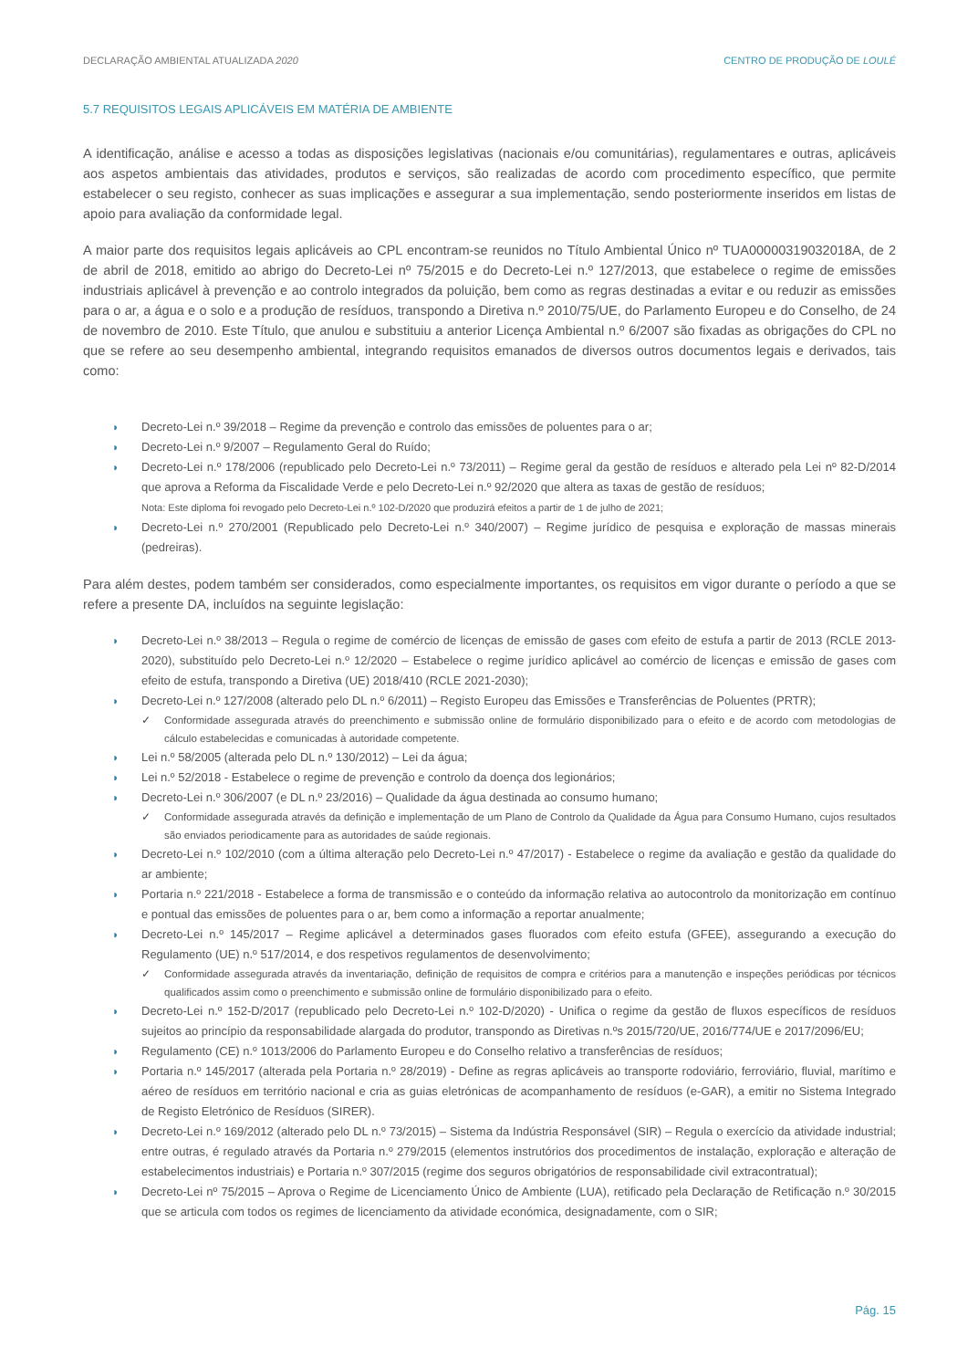DECLARAÇÃO AMBIENTAL ATUALIZADA 2020 CENTRO DE PRODUÇÃO DE LOULÉ
5.7 REQUISITOS LEGAIS APLICÁVEIS EM MATÉRIA DE AMBIENTE
A identificação, análise e acesso a todas as disposições legislativas (nacionais e/ou comunitárias), regulamentares e outras, aplicáveis aos aspetos ambientais das atividades, produtos e serviços, são realizadas de acordo com procedimento específico, que permite estabelecer o seu registo, conhecer as suas implicações e assegurar a sua implementação, sendo posteriormente inseridos em listas de apoio para avaliação da conformidade legal.
A maior parte dos requisitos legais aplicáveis ao CPL encontram-se reunidos no Título Ambiental Único nº TUA00000319032018A, de 2 de abril de 2018, emitido ao abrigo do Decreto-Lei nº 75/2015 e do Decreto-Lei n.º 127/2013, que estabelece o regime de emissões industriais aplicável à prevenção e ao controlo integrados da poluição, bem como as regras destinadas a evitar e ou reduzir as emissões para o ar, a água e o solo e a produção de resíduos, transpondo a Diretiva n.º 2010/75/UE, do Parlamento Europeu e do Conselho, de 24 de novembro de 2010. Este Título, que anulou e substituiu a anterior Licença Ambiental n.º 6/2007 são fixadas as obrigações do CPL no que se refere ao seu desempenho ambiental, integrando requisitos emanados de diversos outros documentos legais e derivados, tais como:
◗ Decreto-Lei n.º 39/2018 – Regime da prevenção e controlo das emissões de poluentes para o ar;
◗ Decreto-Lei n.º 9/2007 – Regulamento Geral do Ruído;
◗ Decreto-Lei n.º 178/2006 (republicado pelo Decreto-Lei n.º 73/2011) – Regime geral da gestão de resíduos e alterado pela Lei nº 82-D/2014 que aprova a Reforma da Fiscalidade Verde e pelo Decreto-Lei n.º 92/2020 que altera as taxas de gestão de resíduos;
Nota: Este diploma foi revogado pelo Decreto-Lei n.º 102-D/2020 que produzirá efeitos a partir de 1 de julho de 2021;
◗ Decreto-Lei n.º 270/2001 (Republicado pelo Decreto-Lei n.º 340/2007) – Regime jurídico de pesquisa e exploração de massas minerais (pedreiras).
Para além destes, podem também ser considerados, como especialmente importantes, os requisitos em vigor durante o período a que se refere a presente DA, incluídos na seguinte legislação:
◗ Decreto-Lei n.º 38/2013 – Regula o regime de comércio de licenças de emissão de gases com efeito de estufa a partir de 2013 (RCLE 2013-2020), substituído pelo Decreto-Lei n.º 12/2020 – Estabelece o regime jurídico aplicável ao comércio de licenças e emissão de gases com efeito de estufa, transpondo a Diretiva (UE) 2018/410 (RCLE 2021-2030);
◗ Decreto-Lei n.º 127/2008 (alterado pelo DL n.º 6/2011) – Registo Europeu das Emissões e Transferências de Poluentes (PRTR);
✓ Conformidade assegurada através do preenchimento e submissão online de formulário disponibilizado para o efeito e de acordo com metodologias de cálculo estabelecidas e comunicadas à autoridade competente.
◗ Lei n.º 58/2005 (alterada pelo DL n.º 130/2012) – Lei da água;
◗ Lei n.º 52/2018 - Estabelece o regime de prevenção e controlo da doença dos legionários;
◗ Decreto-Lei n.º 306/2007 (e DL n.º 23/2016) – Qualidade da água destinada ao consumo humano;
✓ Conformidade assegurada através da definição e implementação de um Plano de Controlo da Qualidade da Água para Consumo Humano, cujos resultados são enviados periodicamente para as autoridades de saúde regionais.
◗ Decreto-Lei n.º 102/2010 (com a última alteração pelo Decreto-Lei n.º 47/2017) - Estabelece o regime da avaliação e gestão da qualidade do ar ambiente;
◗ Portaria n.º 221/2018 - Estabelece a forma de transmissão e o conteúdo da informação relativa ao autocontrolo da monitorização em contínuo e pontual das emissões de poluentes para o ar, bem como a informação a reportar anualmente;
◗ Decreto-Lei n.º 145/2017 – Regime aplicável a determinados gases fluorados com efeito estufa (GFEE), assegurando a execução do Regulamento (UE) n.º 517/2014, e dos respetivos regulamentos de desenvolvimento;
✓ Conformidade assegurada através da inventariação, definição de requisitos de compra e critérios para a manutenção e inspeções periódicas por técnicos qualificados assim como o preenchimento e submissão online de formulário disponibilizado para o efeito.
◗ Decreto-Lei n.º 152-D/2017 (republicado pelo Decreto-Lei n.º 102-D/2020) - Unifica o regime da gestão de fluxos específicos de resíduos sujeitos ao princípio da responsabilidade alargada do produtor, transpondo as Diretivas n.ºs 2015/720/UE, 2016/774/UE e 2017/2096/EU;
◗ Regulamento (CE) n.º 1013/2006 do Parlamento Europeu e do Conselho relativo a transferências de resíduos;
◗ Portaria n.º 145/2017 (alterada pela Portaria n.º 28/2019) - Define as regras aplicáveis ao transporte rodoviário, ferroviário, fluvial, marítimo e aéreo de resíduos em território nacional e cria as guias eletrónicas de acompanhamento de resíduos (e-GAR), a emitir no Sistema Integrado de Registo Eletrónico de Resíduos (SIRER).
◗ Decreto-Lei n.º 169/2012 (alterado pelo DL n.º 73/2015) – Sistema da Indústria Responsável (SIR) – Regula o exercício da atividade industrial; entre outras, é regulado através da Portaria n.º 279/2015 (elementos instrutórios dos procedimentos de instalação, exploração e alteração de estabelecimentos industriais) e Portaria n.º 307/2015 (regime dos seguros obrigatórios de responsabilidade civil extracontratual);
◗ Decreto-Lei nº 75/2015 – Aprova o Regime de Licenciamento Único de Ambiente (LUA), retificado pela Declaração de Retificação n.º 30/2015 que se articula com todos os regimes de licenciamento da atividade económica, designadamente, com o SIR;
Pág. 15